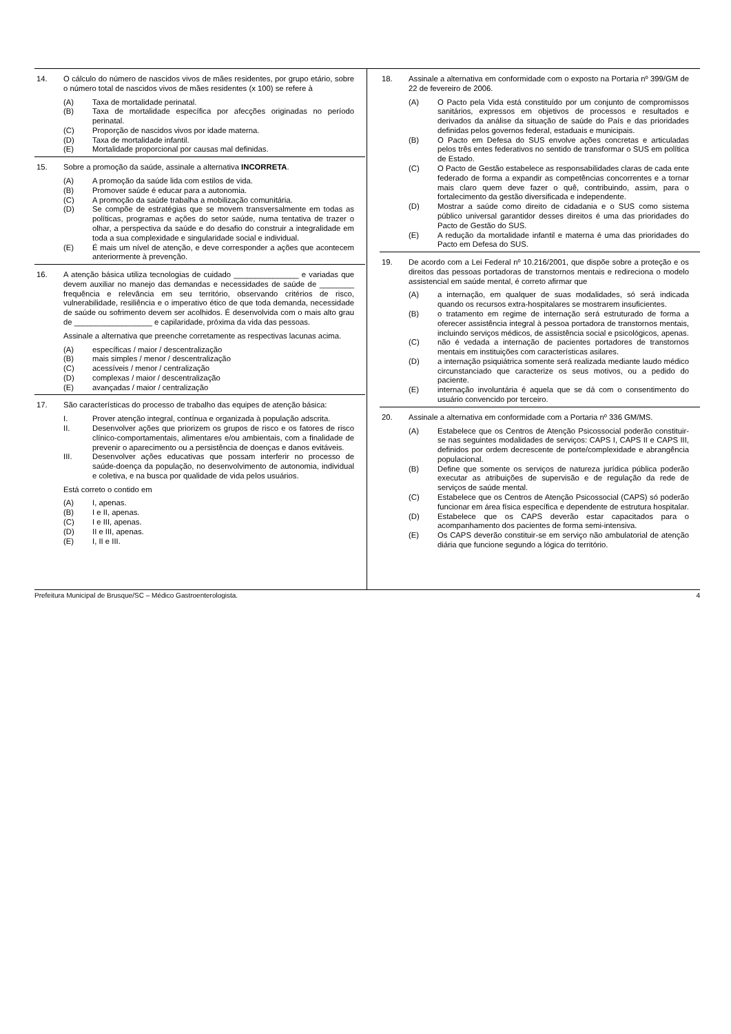14. O cálculo do número de nascidos vivos de mães residentes, por grupo etário, sobre o número total de nascidos vivos de mães residentes (x 100) se refere à
(A) Taxa de mortalidade perinatal.
(B) Taxa de mortalidade específica por afecções originadas no período perinatal.
(C) Proporção de nascidos vivos por idade materna.
(D) Taxa de mortalidade infantil.
(E) Mortalidade proporcional por causas mal definidas.
15. Sobre a promoção da saúde, assinale a alternativa INCORRETA.
(A) A promoção da saúde lida com estilos de vida.
(B) Promover saúde é educar para a autonomia.
(C) A promoção da saúde trabalha a mobilização comunitária.
(D) Se compõe de estratégias que se movem transversalmente em todas as políticas, programas e ações do setor saúde, numa tentativa de trazer o olhar, a perspectiva da saúde e do desafio do construir a integralidade em toda a sua complexidade e singularidade social e individual.
(E) É mais um nível de atenção, e deve corresponder a ações que acontecem anteriormente à prevenção.
16. A atenção básica utiliza tecnologias de cuidado _______________ e variadas que devem auxiliar no manejo das demandas e necessidades de saúde de ________ frequência e relevância em seu território, observando critérios de risco, vulnerabilidade, resiliência e o imperativo ético de que toda demanda, necessidade de saúde ou sofrimento devem ser acolhidos. É desenvolvida com o mais alto grau de __________________ e capilaridade, próxima da vida das pessoas.
Assinale a alternativa que preenche corretamente as respectivas lacunas acima.
(A) específicas / maior / descentralização
(B) mais simples / menor / descentralização
(C) acessíveis / menor / centralização
(D) complexas / maior / descentralização
(E) avançadas / maior / centralização
17. São características do processo de trabalho das equipes de atenção básica:
I. Prover atenção integral, contínua e organizada à população adscrita.
II. Desenvolver ações que priorizem os grupos de risco e os fatores de risco clínico-comportamentais, alimentares e/ou ambientais, com a finalidade de prevenir o aparecimento ou a persistência de doenças e danos evitáveis.
III. Desenvolver ações educativas que possam interferir no processo de saúde-doença da população, no desenvolvimento de autonomia, individual e coletiva, e na busca por qualidade de vida pelos usuários.
Está correto o contido em
(A) I, apenas.
(B) I e II, apenas.
(C) I e III, apenas.
(D) II e III, apenas.
(E) I, II e III.
18. Assinale a alternativa em conformidade com o exposto na Portaria nº 399/GM de 22 de fevereiro de 2006.
(A) O Pacto pela Vida está constituído por um conjunto de compromissos sanitários, expressos em objetivos de processos e resultados e derivados da análise da situação de saúde do País e das prioridades definidas pelos governos federal, estaduais e municipais.
(B) O Pacto em Defesa do SUS envolve ações concretas e articuladas pelos três entes federativos no sentido de transformar o SUS em política de Estado.
(C) O Pacto de Gestão estabelece as responsabilidades claras de cada ente federado de forma a expandir as competências concorrentes e a tornar mais claro quem deve fazer o quê, contribuindo, assim, para o fortalecimento da gestão diversificada e independente.
(D) Mostrar a saúde como direito de cidadania e o SUS como sistema público universal garantidor desses direitos é uma das prioridades do Pacto de Gestão do SUS.
(E) A redução da mortalidade infantil e materna é uma das prioridades do Pacto em Defesa do SUS.
19. De acordo com a Lei Federal nº 10.216/2001, que dispõe sobre a proteção e os direitos das pessoas portadoras de transtornos mentais e redireciona o modelo assistencial em saúde mental, é correto afirmar que
(A) a internação, em qualquer de suas modalidades, só será indicada quando os recursos extra-hospitalares se mostrarem insuficientes.
(B) o tratamento em regime de internação será estruturado de forma a oferecer assistência integral à pessoa portadora de transtornos mentais, incluindo serviços médicos, de assistência social e psicológicos, apenas.
(C) não é vedada a internação de pacientes portadores de transtornos mentais em instituições com características asilares.
(D) a internação psiquiátrica somente será realizada mediante laudo médico circunstanciado que caracterize os seus motivos, ou a pedido do paciente.
(E) internação involuntária é aquela que se dá com o consentimento do usuário convencido por terceiro.
20. Assinale a alternativa em conformidade com a Portaria nº 336 GM/MS.
(A) Estabelece que os Centros de Atenção Psicossocial poderão constituir-se nas seguintes modalidades de serviços: CAPS I, CAPS II e CAPS III, definidos por ordem decrescente de porte/complexidade e abrangência populacional.
(B) Define que somente os serviços de natureza jurídica pública poderão executar as atribuições de supervisão e de regulação da rede de serviços de saúde mental.
(C) Estabelece que os Centros de Atenção Psicossocial (CAPS) só poderão funcionar em área física específica e dependente de estrutura hospitalar.
(D) Estabelece que os CAPS deverão estar capacitados para o acompanhamento dos pacientes de forma semi-intensiva.
(E) Os CAPS deverão constituir-se em serviço não ambulatorial de atenção diária que funcione segundo a lógica do território.
Prefeitura Municipal de Brusque/SC – Médico Gastroenterologista. 4